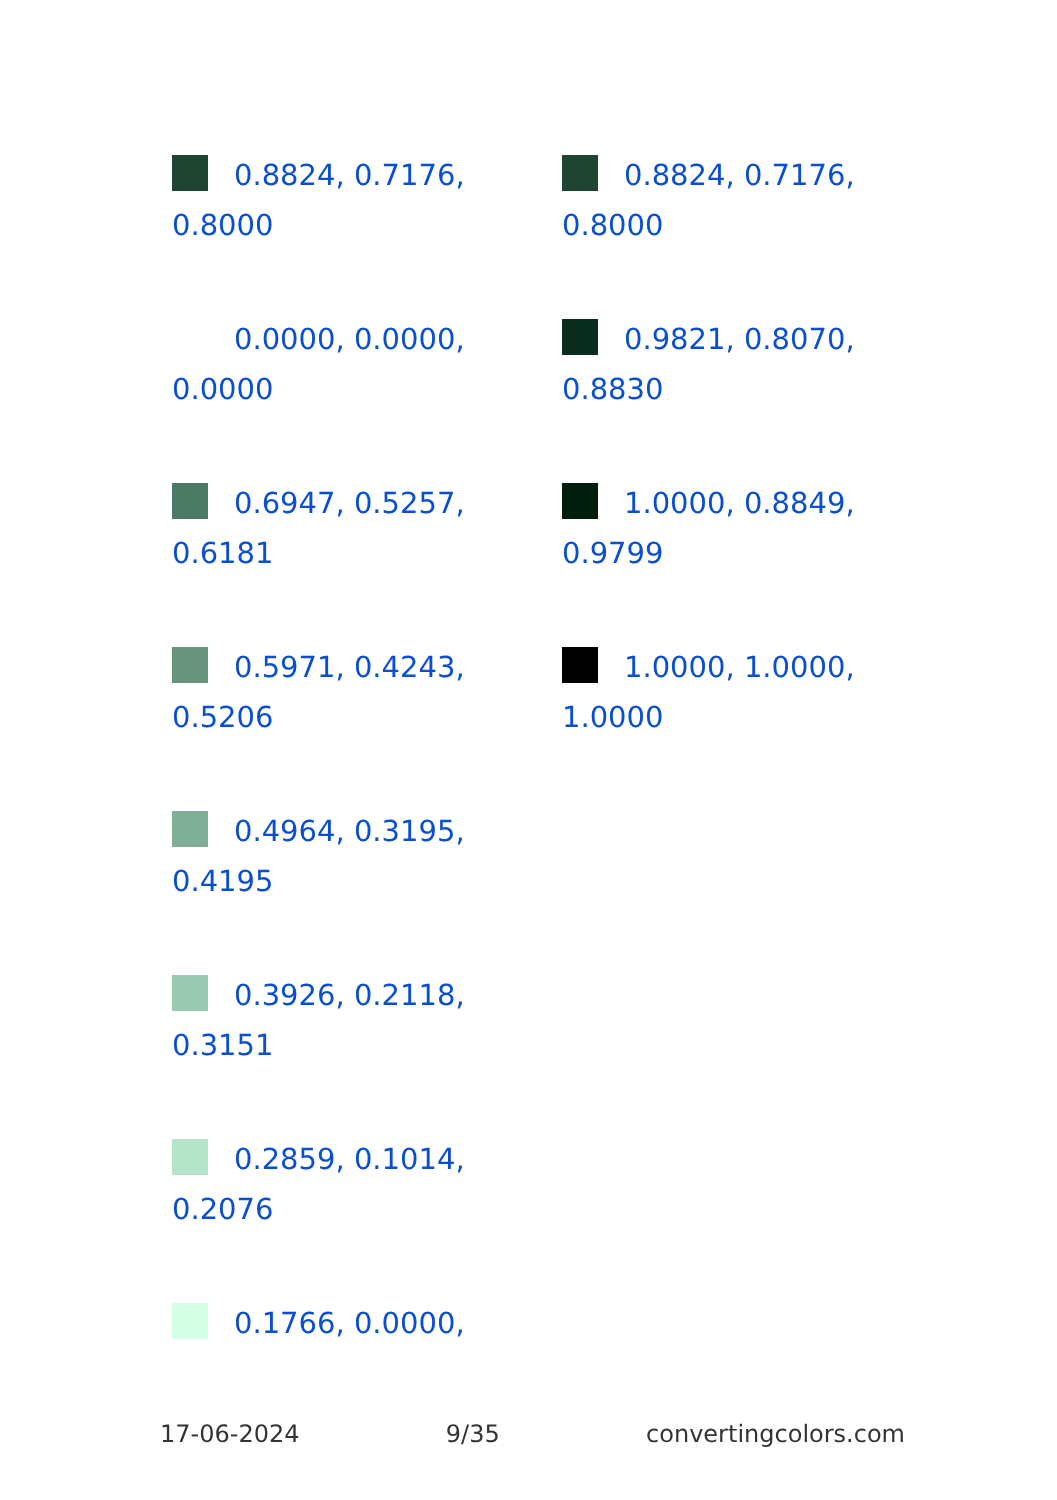0.8824, 0.7176,
0.8000
0.0000, 0.0000,
0.0000
0.6947, 0.5257,
0.6181
0.5971, 0.4243,
0.5206
0.4964, 0.3195,
0.4195
0.3926, 0.2118,
0.3151
0.2859, 0.1014,
0.2076
0.1766, 0.0000,
0.8824, 0.7176,
0.8000
0.9821, 0.8070,
0.8830
1.0000, 0.8849,
0.9799
1.0000, 1.0000,
1.0000
17-06-2024 9/35 convertingcolors.com